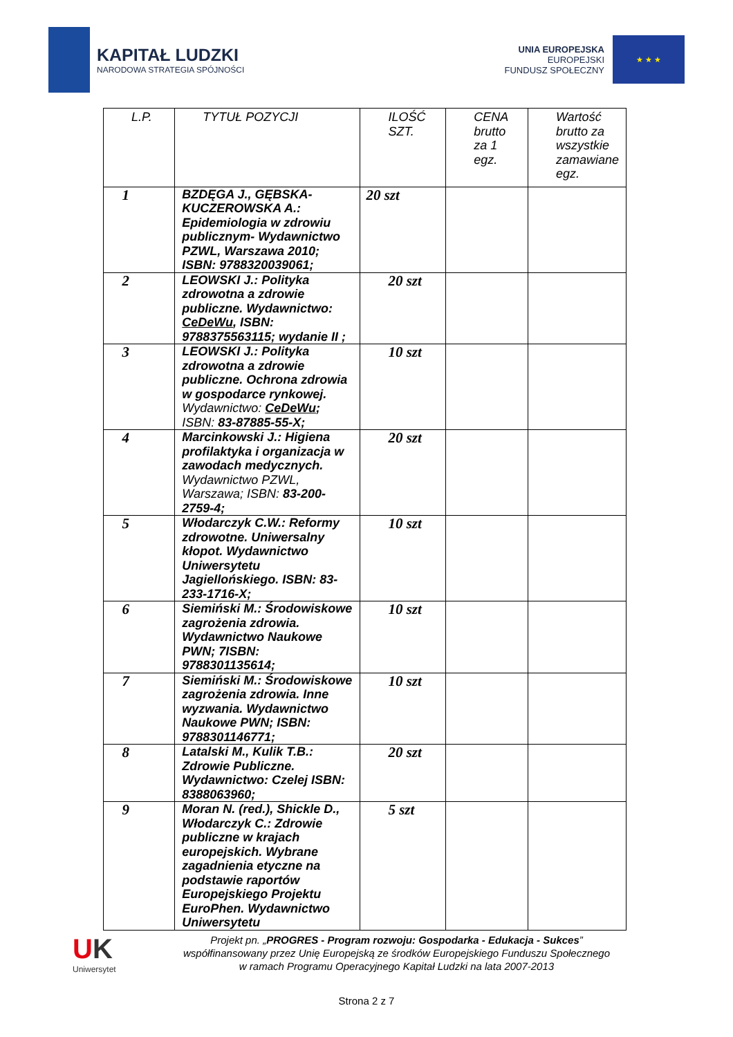KAPITAŁ LUDZKI
NARODOWA STRATEGIA SPÓJNOŚCI
UNIA EUROPEJSKA
EUROPEJSKI
FUNDUSZ SPOŁECZNY
★ ★ ★
| L.P. | TYTUŁ POZYCJI | ILOŚĆ SZT. | CENA brutto za 1 egz. | Wartość brutto za wszystkie zamawiane egz. |
| --- | --- | --- | --- | --- |
| 1 | BZDĘGA J., GĘBSKA-KUCZEROWSKA A.: Epidemiologia w zdrowiu publicznym- Wydawnictwo PZWL, Warszawa 2010; ISBN: 9788320039061; | 20 szt | | |
| 2 | LEOWSKI J.: Polityka zdrowotna a zdrowie publiczne. Wydawnictwo: CeDeWu , ISBN: 9788375563115; wydanie II ; | 20 szt | | |
| 3 | LEOWSKI J.: Polityka zdrowotna a zdrowie publiczne. Ochrona zdrowia w gospodarce rynkowej. Wydawnictwo: CeDeWu ; ISBN: 83-87885-55-X; | 10 szt | | |
| 4 | Marcinkowski J.: Higiena profilaktyka i organizacja w zawodach medycznych. Wydawnictwo PZWL, Warszawa; ISBN: 83-200-2759-4; | 20 szt | | |
| 5 | Włodarczyk C.W.: Reformy zdrowotne. Uniwersalny kłopot. Wydawnictwo Uniwersytetu Jagiellońskiego. ISBN: 83-233-1716-X; | 10 szt | | |
| 6 | Siemiński M.: Środowiskowe zagrożenia zdrowia. Wydawnictwo Naukowe PWN; 7ISBN: 9788301135614; | 10 szt | | |
| 7 | Siemiński M.: Środowiskowe zagrożenia zdrowia. Inne wyzwania. Wydawnictwo Naukowe PWN; ISBN: 9788301146771; | 10 szt | | |
| 8 | Latalski M., Kulik T.B.: Zdrowie Publiczne. Wydawnictwo: Czelej ISBN: 8388063960; | 20 szt | | |
| 9 | Moran N. (red.), Shickle D., Włodarczyk C.: Zdrowie publiczne w krajach europejskich. Wybrane zagadnienia etyczne na podstawie raportów Europejskiego Projektu EuroPhen. Wydawnictwo Uniwersytetu | 5 szt | | |
UK
Uniwersytet
Projekt pn. „PROGRES - Program rozwoju: Gospodarka - Edukacja - Sukces”
współfinansowany przez Unię Europejską ze środków Europejskiego Funduszu Społecznego
w ramach Programu Operacyjnego Kapitał Ludzki na lata 2007-2013
Strona 2 z 7